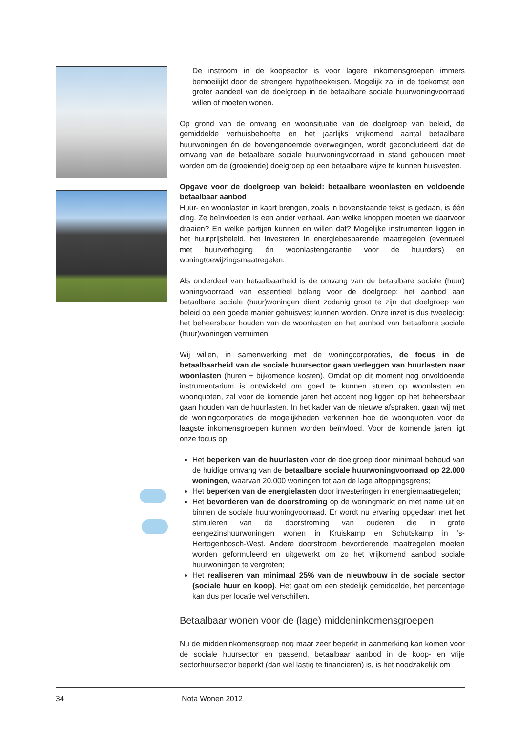De instroom in de koopsector is voor lagere inkomensgroepen immers bemoeilijkt door de strengere hypotheekeisen. Mogelijk zal in de toekomst een groter aandeel van de doelgroep in de betaalbare sociale huurwoningvoorraad willen of moeten wonen.
Op grond van de omvang en woonsituatie van de doelgroep van beleid, de gemiddelde verhuisbehoefte en het jaarlijks vrijkomend aantal betaalbare huurwoningen én de bovengenoemde overwegingen, wordt geconcludeerd dat de omvang van de betaalbare sociale huurwoningvoorraad in stand gehouden moet worden om de (groeiende) doelgroep op een betaalbare wijze te kunnen huisvesten.
Opgave voor de doelgroep van beleid: betaalbare woonlasten en voldoende betaalbaar aanbod
Huur- en woonlasten in kaart brengen, zoals in bovenstaande tekst is gedaan, is één ding. Ze beïnvloeden is een ander verhaal. Aan welke knoppen moeten we daarvoor draaien? En welke partijen kunnen en willen dat? Mogelijke instrumenten liggen in het huurprijsbeleid, het investeren in energiebesparende maatregelen (eventueel met huurverhoging én woonlastengarantie voor de huurders) en woningtoewijzingsmaatregelen.
Als onderdeel van betaalbaarheid is de omvang van de betaalbare sociale (huur) woningvoorraad van essentieel belang voor de doelgroep: het aanbod aan betaalbare sociale (huur)woningen dient zodanig groot te zijn dat doelgroep van beleid op een goede manier gehuisvest kunnen worden. Onze inzet is dus tweeledig: het beheersbaar houden van de woonlasten en het aanbod van betaalbare sociale (huur)woningen verruimen.
Wij willen, in samenwerking met de woningcorporaties, de focus in de betaalbaarheid van de sociale huursector gaan verleggen van huurlasten naar woonlasten (huren + bijkomende kosten). Omdat op dit moment nog onvoldoende instrumentarium is ontwikkeld om goed te kunnen sturen op woonlasten en woonquoten, zal voor de komende jaren het accent nog liggen op het beheersbaar gaan houden van de huurlasten. In het kader van de nieuwe afspraken, gaan wij met de woningcorporaties de mogelijkheden verkennen hoe de woonquoten voor de laagste inkomensgroepen kunnen worden beïnvloed. Voor de komende jaren ligt onze focus op:
Het beperken van de huurlasten voor de doelgroep door minimaal behoud van de huidige omvang van de betaalbare sociale huurwoningvoorraad op 22.000 woningen, waarvan 20.000 woningen tot aan de lage aftoppingsgrens;
Het beperken van de energielasten door investeringen in energiemaatregelen;
Het bevorderen van de doorstroming op de woningmarkt en met name uit en binnen de sociale huurwoningvoorraad. Er wordt nu ervaring opgedaan met het stimuleren van de doorstroming van ouderen die in grote eengezinshuurwoningen wonen in Kruiskamp en Schutskamp in ’s-Hertogenbosch-West. Andere doorstroom bevorderende maatregelen moeten worden geformuleerd en uitgewerkt om zo het vrijkomend aanbod sociale huurwoningen te vergroten;
Het realiseren van minimaal 25% van de nieuwbouw in de sociale sector (sociale huur en koop). Het gaat om een stedelijk gemiddelde, het percentage kan dus per locatie wel verschillen.
Betaalbaar wonen voor de (lage) middeninkomensgroepen
Nu de middeninkomensgroep nog maar zeer beperkt in aanmerking kan komen voor de sociale huursector en passend, betaalbaar aanbod in de koop- en vrije sectorhuursector beperkt (dan wel lastig te financieren) is, is het noodzakelijk om
34 Nota Wonen 2012